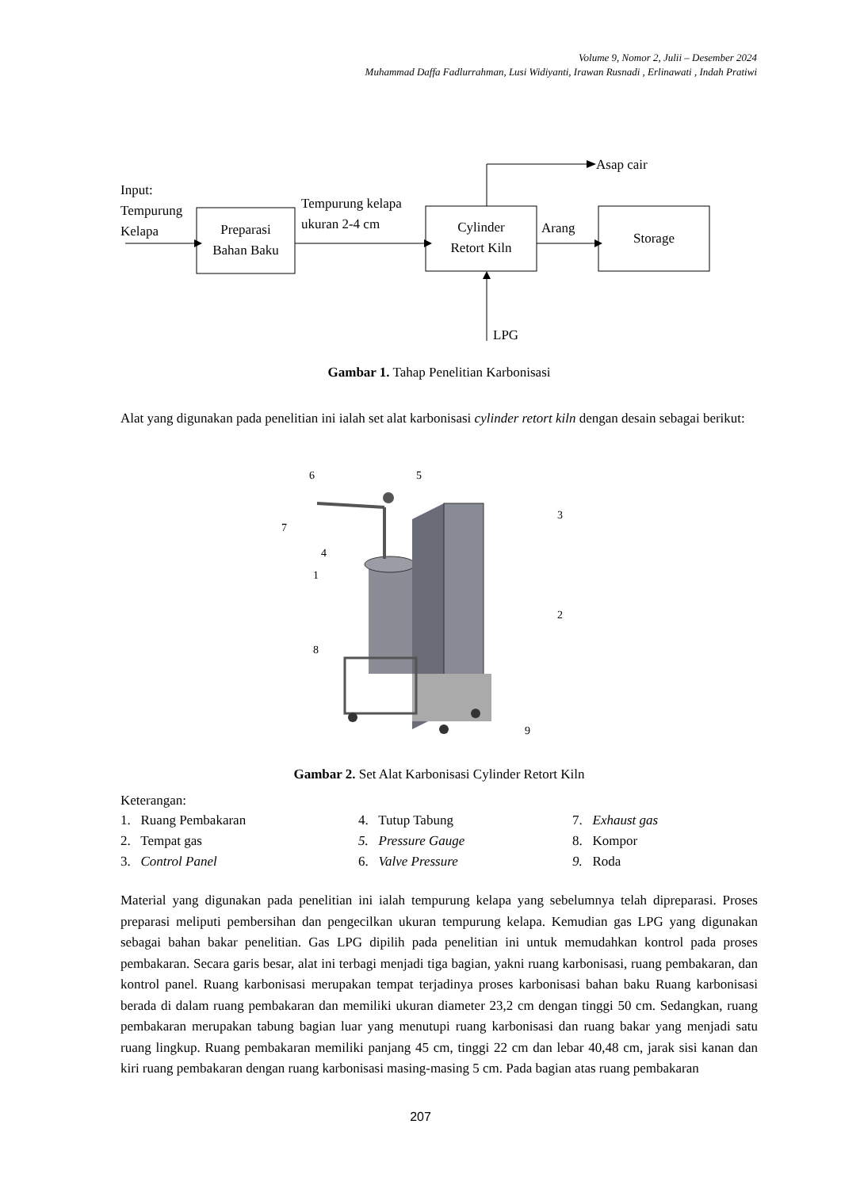Volume 9, Nomor 2, Julii – Desember 2024
Muhammad Daffa Fadlurrahman, Lusi Widiyanti, Irawan Rusnadi , Erlinawati , Indah Pratiwi
Input:
Tempurung
Kelapa
Preparasi
Bahan Baku
Tempurung kelapa
ukuran 2-4 cm
Cylinder
Retort Kiln
Asap cair
Arang
Storage
LPG
Gambar 1. Tahap Penelitian Karbonisasi
Alat yang digunakan pada penelitian ini ialah set alat karbonisasi cylinder retort kiln dengan desain sebagai berikut:
6
5
3
7
4
1
2
8
9
Gambar 2. Set Alat Karbonisasi Cylinder Retort Kiln
Keterangan:
1. Ruang Pembakaran
4. Tutup Tabung
7. Exhaust gas
2. Tempat gas
5. Pressure Gauge
8. Kompor
3. Control Panel
6. Valve Pressure
9. Roda
Material yang digunakan pada penelitian ini ialah tempurung kelapa yang sebelumnya telah dipreparasi. Proses preparasi meliputi pembersihan dan pengecilkan ukuran tempurung kelapa. Kemudian gas LPG yang digunakan sebagai bahan bakar penelitian. Gas LPG dipilih pada penelitian ini untuk memudahkan kontrol pada proses pembakaran. Secara garis besar, alat ini terbagi menjadi tiga bagian, yakni ruang karbonisasi, ruang pembakaran, dan kontrol panel. Ruang karbonisasi merupakan tempat terjadinya proses karbonisasi bahan baku Ruang karbonisasi berada di dalam ruang pembakaran dan memiliki ukuran diameter 23,2 cm dengan tinggi 50 cm. Sedangkan, ruang pembakaran merupakan tabung bagian luar yang menutupi ruang karbonisasi dan ruang bakar yang menjadi satu ruang lingkup. Ruang pembakaran memiliki panjang 45 cm, tinggi 22 cm dan lebar 40,48 cm, jarak sisi kanan dan kiri ruang pembakaran dengan ruang karbonisasi masing-masing 5 cm. Pada bagian atas ruang pembakaran
207